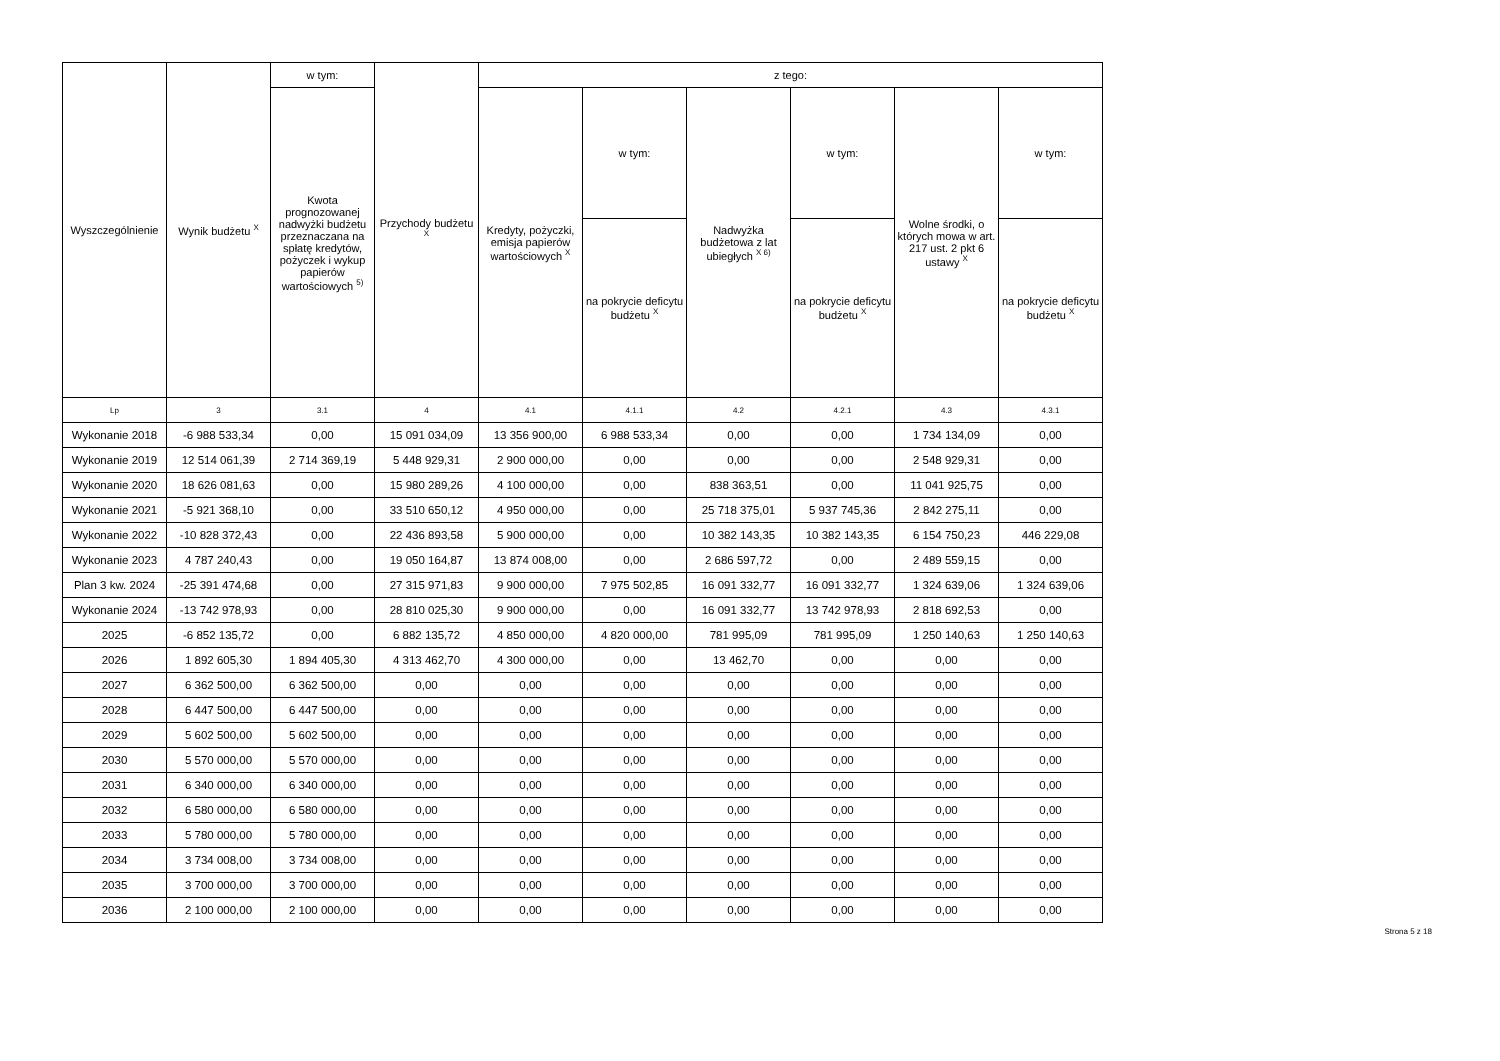| Wyszczególnienie | Wynik budżetu <sup>X</sup> | w tym: | Przychody budżetu <sup>X</sup> | z tego: | | | | | |
| --- | --- | --- | --- | --- | --- | --- | --- | --- | --- |
| | | Kwota prognozowanej nadwyżki budżetu przeznaczana na spłatę kredytów, pożyczek i wykup papierów wartościowych <sup>5)</sup> | | Kredyty, pożyczki, emisja papierów wartościowych <sup>X</sup> | w tym: | Nadwyżka budżetowa z lat ubiegłych <sup>X 6)</sup> | w tym: | Wolne środki, o których mowa w art. 217 ust. 2 pkt 6 ustawy <sup>X</sup> | w tym: |
| | | | | | na pokrycie deficytu budżetu <sup>X</sup> | | na pokrycie deficytu budżetu <sup>X</sup> | | na pokrycie deficytu budżetu <sup>X</sup> |
| Lp | 3 | 3.1 | 4 | 4.1 | 4.1.1 | 4.2 | 4.2.1 | 4.3 | 4.3.1 |
| Wykonanie 2018 | -6 988 533,34 | 0,00 | 15 091 034,09 | 13 356 900,00 | 6 988 533,34 | 0,00 | 0,00 | 1 734 134,09 | 0,00 |
| Wykonanie 2019 | 12 514 061,39 | 2 714 369,19 | 5 448 929,31 | 2 900 000,00 | 0,00 | 0,00 | 0,00 | 2 548 929,31 | 0,00 |
| Wykonanie 2020 | 18 626 081,63 | 0,00 | 15 980 289,26 | 4 100 000,00 | 0,00 | 838 363,51 | 0,00 | 11 041 925,75 | 0,00 |
| Wykonanie 2021 | -5 921 368,10 | 0,00 | 33 510 650,12 | 4 950 000,00 | 0,00 | 25 718 375,01 | 5 937 745,36 | 2 842 275,11 | 0,00 |
| Wykonanie 2022 | -10 828 372,43 | 0,00 | 22 436 893,58 | 5 900 000,00 | 0,00 | 10 382 143,35 | 10 382 143,35 | 6 154 750,23 | 446 229,08 |
| Wykonanie 2023 | 4 787 240,43 | 0,00 | 19 050 164,87 | 13 874 008,00 | 0,00 | 2 686 597,72 | 0,00 | 2 489 559,15 | 0,00 |
| Plan 3 kw. 2024 | -25 391 474,68 | 0,00 | 27 315 971,83 | 9 900 000,00 | 7 975 502,85 | 16 091 332,77 | 16 091 332,77 | 1 324 639,06 | 1 324 639,06 |
| Wykonanie 2024 | -13 742 978,93 | 0,00 | 28 810 025,30 | 9 900 000,00 | 0,00 | 16 091 332,77 | 13 742 978,93 | 2 818 692,53 | 0,00 |
| 2025 | -6 852 135,72 | 0,00 | 6 882 135,72 | 4 850 000,00 | 4 820 000,00 | 781 995,09 | 781 995,09 | 1 250 140,63 | 1 250 140,63 |
| 2026 | 1 892 605,30 | 1 894 405,30 | 4 313 462,70 | 4 300 000,00 | 0,00 | 13 462,70 | 0,00 | 0,00 | 0,00 |
| 2027 | 6 362 500,00 | 6 362 500,00 | 0,00 | 0,00 | 0,00 | 0,00 | 0,00 | 0,00 | 0,00 |
| 2028 | 6 447 500,00 | 6 447 500,00 | 0,00 | 0,00 | 0,00 | 0,00 | 0,00 | 0,00 | 0,00 |
| 2029 | 5 602 500,00 | 5 602 500,00 | 0,00 | 0,00 | 0,00 | 0,00 | 0,00 | 0,00 | 0,00 |
| 2030 | 5 570 000,00 | 5 570 000,00 | 0,00 | 0,00 | 0,00 | 0,00 | 0,00 | 0,00 | 0,00 |
| 2031 | 6 340 000,00 | 6 340 000,00 | 0,00 | 0,00 | 0,00 | 0,00 | 0,00 | 0,00 | 0,00 |
| 2032 | 6 580 000,00 | 6 580 000,00 | 0,00 | 0,00 | 0,00 | 0,00 | 0,00 | 0,00 | 0,00 |
| 2033 | 5 780 000,00 | 5 780 000,00 | 0,00 | 0,00 | 0,00 | 0,00 | 0,00 | 0,00 | 0,00 |
| 2034 | 3 734 008,00 | 3 734 008,00 | 0,00 | 0,00 | 0,00 | 0,00 | 0,00 | 0,00 | 0,00 |
| 2035 | 3 700 000,00 | 3 700 000,00 | 0,00 | 0,00 | 0,00 | 0,00 | 0,00 | 0,00 | 0,00 |
| 2036 | 2 100 000,00 | 2 100 000,00 | 0,00 | 0,00 | 0,00 | 0,00 | 0,00 | 0,00 | 0,00 |
Strona 5 z 18